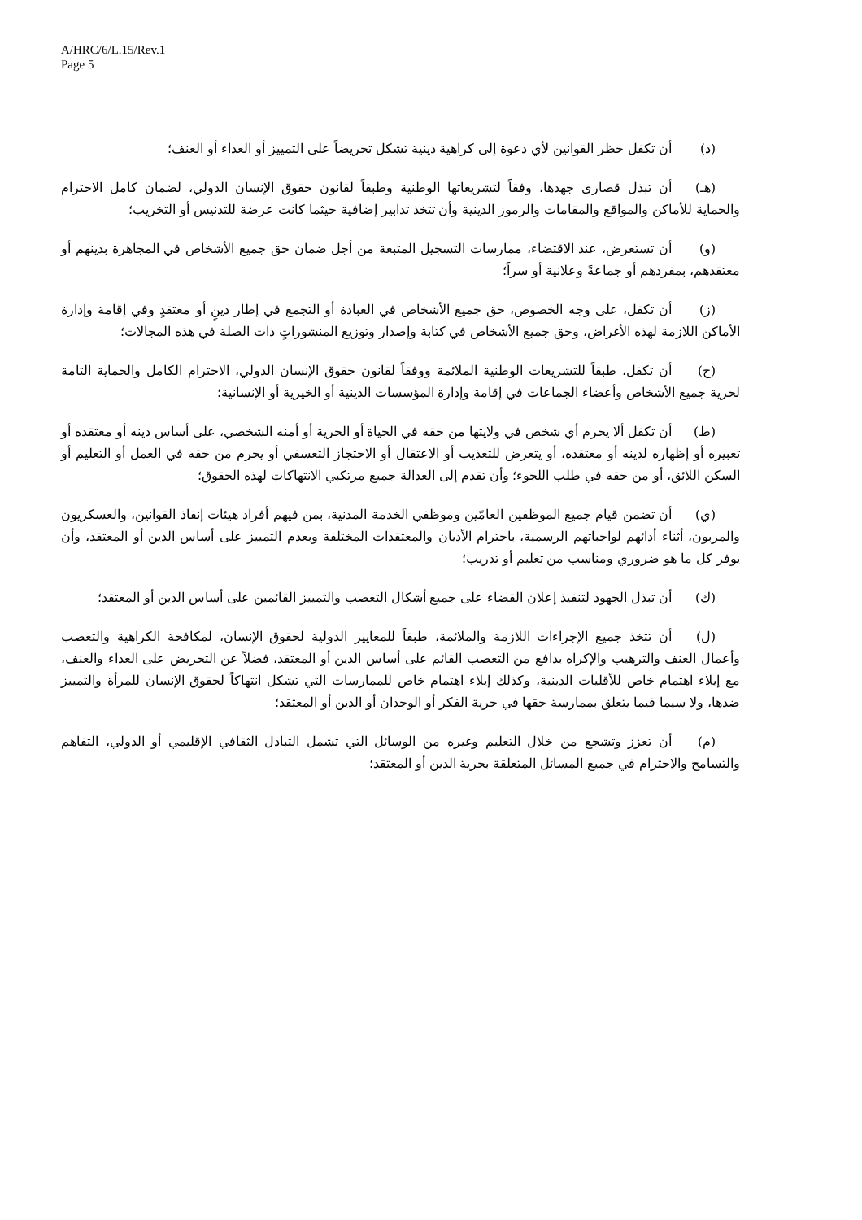A/HRC/6/L.15/Rev.1
Page 5
(د) أن تكفل حظر القوانين لأي دعوة إلى كراهية دينية تشكل تحريضاً على التمييز أو العداء أو العنف؛
(هـ) أن تبذل قصارى جهدها، وفقاً لتشريعاتها الوطنية وطبقاً لقانون حقوق الإنسان الدولي، لضمان كامل الاحترام والحماية للأماكن والمواقع والمقامات والرموز الدينية وأن تتخذ تدابير إضافية حيثما كانت عرضة للتدنيس أو التخريب؛
(و) أن تستعرض، عند الاقتضاء، ممارسات التسجيل المتبعة من أجل ضمان حق جميع الأشخاص في المجاهرة بدينهم أو معتقدهم، بمفردهم أو جماعةً وعلانية أو سراً؛
(ز) أن تكفل، على وجه الخصوص، حق جميع الأشخاص في العبادة أو التجمع في إطار دينٍ أو معتقدٍ وفي إقامة وإدارة الأماكن اللازمة لهذه الأغراض، وحق جميع الأشخاص في كتابة وإصدار وتوزيع المنشوراتٍ ذات الصلة في هذه المجالات؛
(ح) أن تكفل، طبقاً للتشريعات الوطنية الملائمة ووفقاً لقانون حقوق الإنسان الدولي، الاحترام الكامل والحماية التامة لحرية جميع الأشخاص وأعضاء الجماعات في إقامة وإدارة المؤسسات الدينية أو الخيرية أو الإنسانية؛
(ط) أن تكفل ألا يحرم أي شخص في ولايتها من حقه في الحياة أو الحرية أو أمنه الشخصي، على أساس دينه أو معتقده أو تعبيره أو إظهاره لدينه أو معتقده، أو يتعرض للتعذيب أو الاعتقال أو الاحتجاز التعسفي أو يحرم من حقه في العمل أو التعليم أو السكن اللائق، أو من حقه في طلب اللجوء؛ وأن تقدم إلى العدالة جميع مرتكبي الانتهاكات لهذه الحقوق؛
(ي) أن تضمن قيام جميع الموظفين العامّين وموظفي الخدمة المدنية، بمن فيهم أفراد هيئات إنفاذ القوانين، والعسكريون والمربون، أثناء أدائهم لواجباتهم الرسمية، باحترام الأديان والمعتقدات المختلفة وبعدم التمييز على أساس الدين أو المعتقد، وأن يوفر كل ما هو ضروري ومناسب من تعليم أو تدريب؛
(ك) أن تبذل الجهود لتنفيذ إعلان القضاء على جميع أشكال التعصب والتمييز القائمين على أساس الدين أو المعتقد؛
(ل) أن تتخذ جميع الإجراءات اللازمة والملائمة، طبقاً للمعايير الدولية لحقوق الإنسان، لمكافحة الكراهية والتعصب وأعمال العنف والترهيب والإكراه بدافع من التعصب القائم على أساس الدين أو المعتقد، فضلاً عن التحريض على العداء والعنف، مع إيلاء اهتمام خاص للأقليات الدينية، وكذلك إيلاء اهتمام خاص للممارسات التي تشكل انتهاكاً لحقوق الإنسان للمرأة والتمييز ضدها، ولا سيما فيما يتعلق بممارسة حقها في حرية الفكر أو الوجدان أو الدين أو المعتقد؛
(م) أن تعزز وتشجع من خلال التعليم وغيره من الوسائل التي تشمل التبادل الثقافي الإقليمي أو الدولي، التفاهم والتسامح والاحترام في جميع المسائل المتعلقة بحرية الدين أو المعتقد؛